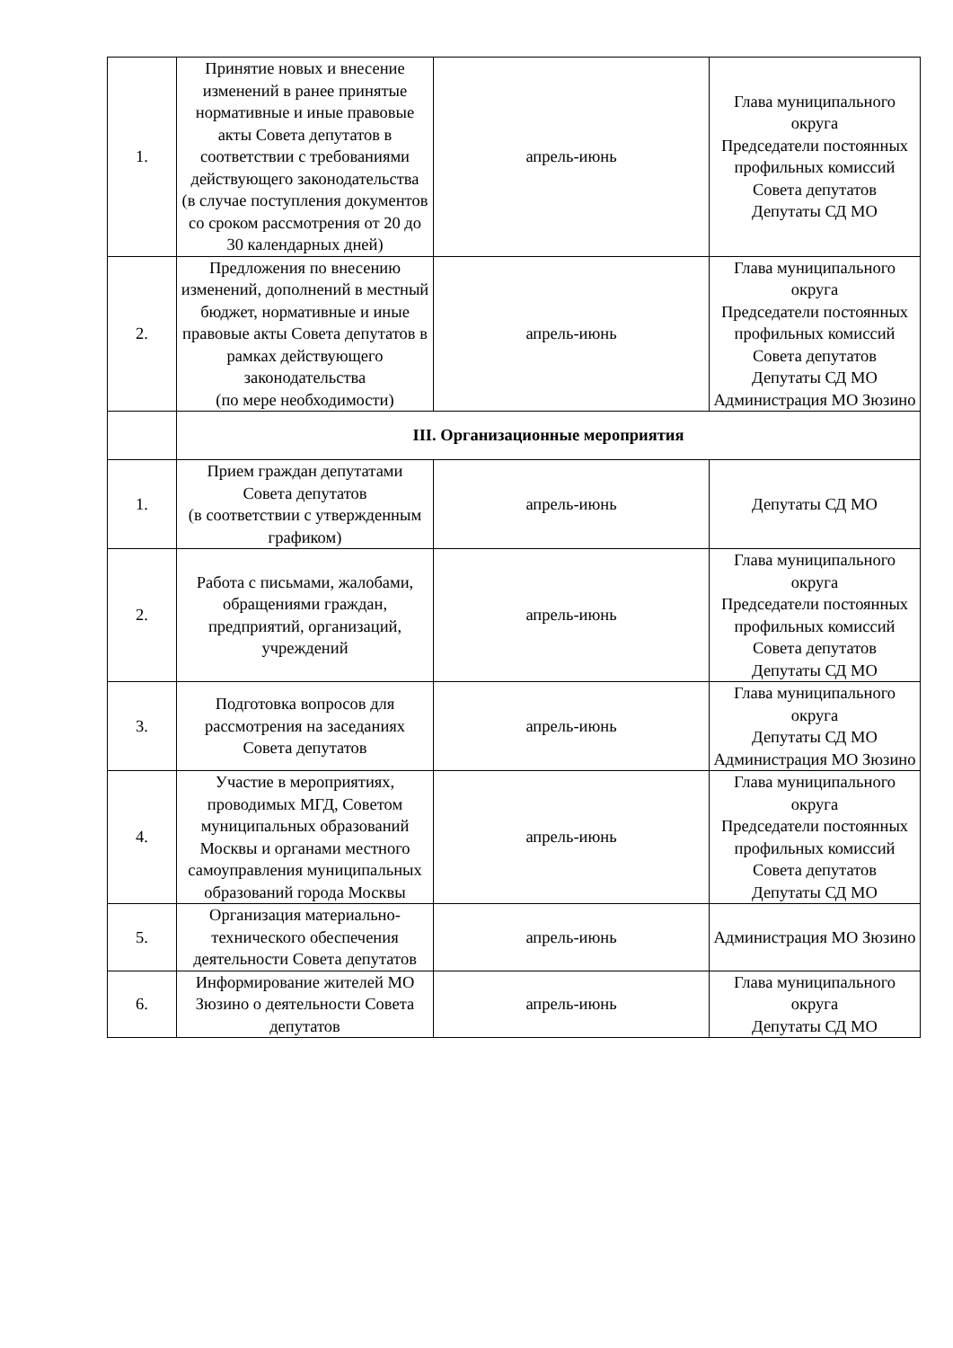| 1. | Принятие новых и внесение изменений в ранее принятые нормативные и иные правовые акты Совета депутатов в соответствии с требованиями действующего законодательства (в случае поступления документов со сроком рассмотрения от 20 до 30 календарных дней) | апрель-июнь | Глава муниципального округа Председатели постоянных профильных комиссий Совета депутатов Депутаты СД МО |
| 2. | Предложения по внесению изменений, дополнений в местный бюджет, нормативные и иные правовые акты Совета депутатов в рамках действующего законодательства (по мере необходимости) | апрель-июнь | Глава муниципального округа Председатели постоянных профильных комиссий Совета депутатов Депутаты СД МО Администрация МО Зюзино |
| | III. Организационные мероприятия | | |
| 1. | Прием граждан депутатами Совета депутатов (в соответствии с утвержденным графиком) | апрель-июнь | Депутаты СД МО |
| 2. | Работа с письмами, жалобами, обращениями граждан, предприятий, организаций, учреждений | апрель-июнь | Глава муниципального округа Председатели постоянных профильных комиссий Совета депутатов Депутаты СД МО |
| 3. | Подготовка вопросов для рассмотрения на заседаниях Совета депутатов | апрель-июнь | Глава муниципального округа Депутаты СД МО Администрация МО Зюзино |
| 4. | Участие в мероприятиях, проводимых МГД, Советом муниципальных образований Москвы и органами местного самоуправления муниципальных образований города Москвы | апрель-июнь | Глава муниципального округа Председатели постоянных профильных комиссий Совета депутатов Депутаты СД МО |
| 5. | Организация материально-технического обеспечения деятельности Совета депутатов | апрель-июнь | Администрация МО Зюзино |
| 6. | Информирование жителей МО Зюзино о деятельности Совета депутатов | апрель-июнь | Глава муниципального округа Депутаты СД МО |